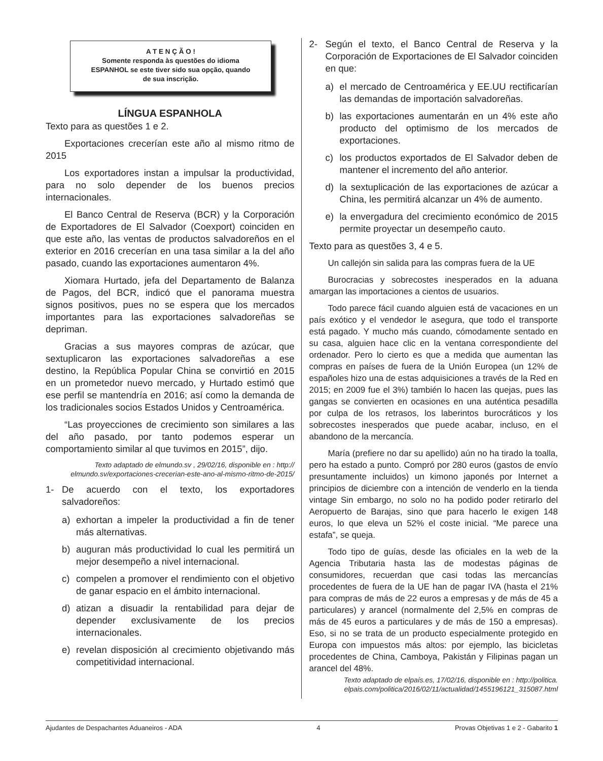A T E N Ç Ã O !
Somente responda às questões do idioma
ESPANHOL se este tiver sido sua opção, quando
de sua inscrição.
LÍNGUA ESPANHOLA
Texto para as questões 1 e 2.
Exportaciones crecerían este año al mismo ritmo de 2015
Los exportadores instan a impulsar la productividad, para no solo depender de los buenos precios internacionales.
El Banco Central de Reserva (BCR) y la Corporación de Exportadores de El Salvador (Coexport) coinciden en que este año, las ventas de productos salvadoreños en el exterior en 2016 crecerían en una tasa similar a la del año pasado, cuando las exportaciones aumentaron 4%.
Xiomara Hurtado, jefa del Departamento de Balanza de Pagos, del BCR, indicó que el panorama muestra signos positivos, pues no se espera que los mercados importantes para las exportaciones salvadoreñas se depriman.
Gracias a sus mayores compras de azúcar, que sextuplicaron las exportaciones salvadoreñas a ese destino, la República Popular China se convirtió en 2015 en un prometedor nuevo mercado, y Hurtado estimó que ese perfil se mantendría en 2016; así como la demanda de los tradicionales socios Estados Unidos y Centroamérica.
“Las proyecciones de crecimiento son similares a las del año pasado, por tanto podemos esperar un comportamiento similar al que tuvimos en 2015”, dijo.
Texto adaptado de elmundo.sv , 29/02/16, disponible en : http:// elmundo.sv/exportaciones-crecerian-este-ano-al-mismo-ritmo-de-2015/
1- De acuerdo con el texto, los exportadores salvadoreños:
a) exhortan a impeler la productividad a fin de tener más alternativas.
b) auguran más productividad lo cual les permitirá un mejor desempeño a nivel internacional.
c) compelen a promover el rendimiento con el objetivo de ganar espacio en el ámbito internacional.
d) atizan a disuadir la rentabilidad para dejar de depender exclusivamente de los precios internacionales.
e) revelan disposición al crecimiento objetivando más competitividad internacional.
2- Según el texto, el Banco Central de Reserva y la Corporación de Exportaciones de El Salvador coinciden en que:
a) el mercado de Centroamérica y EE.UU rectificarían las demandas de importación salvadoreñas.
b) las exportaciones aumentarán en un 4% este año producto del optimismo de los mercados de exportaciones.
c) los productos exportados de El Salvador deben de mantener el incremento del año anterior.
d) la sextuplicación de las exportaciones de azúcar a China, les permitirá alcanzar un 4% de aumento.
e) la envergadura del crecimiento económico de 2015 permite proyectar un desempeño cauto.
Texto para as questões 3, 4 e 5.
Un callejón sin salida para las compras fuera de la UE
Burocracias y sobrecostes inesperados en la aduana amargan las importaciones a cientos de usuarios.
Todo parece fácil cuando alguien está de vacaciones en un país exótico y el vendedor le asegura, que todo el transporte está pagado. Y mucho más cuando, cómodamente sentado en su casa, alguien hace clic en la ventana correspondiente del ordenador. Pero lo cierto es que a medida que aumentan las compras en países de fuera de la Unión Europea (un 12% de españoles hizo una de estas adquisiciones a través de la Red en 2015; en 2009 fue el 3%) también lo hacen las quejas, pues las gangas se convierten en ocasiones en una auténtica pesadilla por culpa de los retrasos, los laberintos burocráticos y los sobrecostes inesperados que puede acabar, incluso, en el abandono de la mercancía.
María (prefiere no dar su apellido) aún no ha tirado la toalla, pero ha estado a punto. Compró por 280 euros (gastos de envío presuntamente incluidos) un kimono japonés por Internet a principios de diciembre con a intención de venderlo en la tienda vintage Sin embargo, no solo no ha podido poder retirarlo del Aeropuerto de Barajas, sino que para hacerlo le exigen 148 euros, lo que eleva un 52% el coste inicial. “Me parece una estafa”, se queja.
Todo tipo de guías, desde las oficiales en la web de la Agencia Tributaria hasta las de modestas páginas de consumidores, recuerdan que casi todas las mercancías procedentes de fuera de la UE han de pagar IVA (hasta el 21% para compras de más de 22 euros a empresas y de más de 45 a particulares) y arancel (normalmente del 2,5% en compras de más de 45 euros a particulares y de más de 150 a empresas). Eso, si no se trata de un producto especialmente protegido en Europa con impuestos más altos: por ejemplo, las bicicletas procedentes de China, Camboya, Pakistán y Filipinas pagan un arancel del 48%.
Texto adaptado de elpaís.es, 17/02/16, disponible en : http://politica. elpais.com/politica/2016/02/11/actualidad/1455196121_315087.html
Ajudantes de Despachantes Aduaneiros - ADA 4 Provas Objetivas 1 e 2 - Gabarito 1